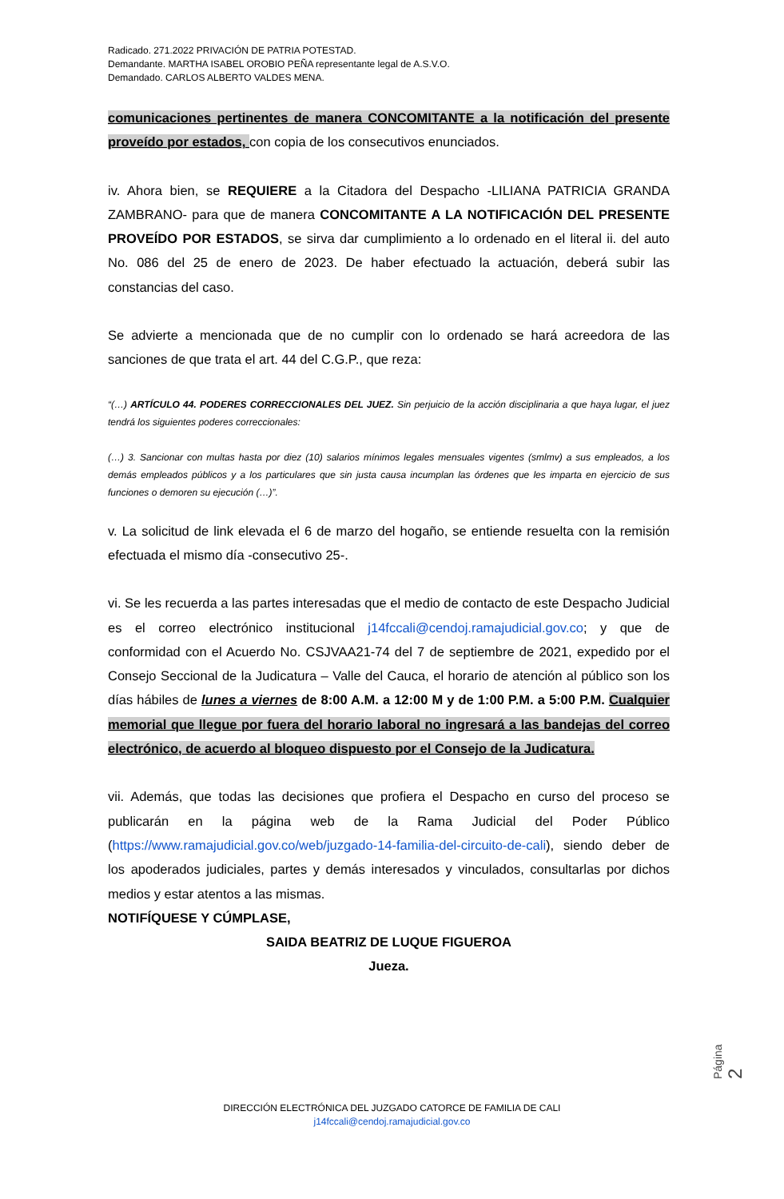Radicado. 271.2022 PRIVACIÓN DE PATRIA POTESTAD.
Demandante. MARTHA ISABEL OROBIO PEÑA representante legal de A.S.V.O.
Demandado. CARLOS ALBERTO VALDES MENA.
comunicaciones pertinentes de manera CONCOMITANTE a la notificación del presente proveído por estados, con copia de los consecutivos enunciados.
iv. Ahora bien, se REQUIERE a la Citadora del Despacho -LILIANA PATRICIA GRANDA ZAMBRANO- para que de manera CONCOMITANTE A LA NOTIFICACIÓN DEL PRESENTE PROVEÍDO POR ESTADOS, se sirva dar cumplimiento a lo ordenado en el literal ii. del auto No. 086 del 25 de enero de 2023. De haber efectuado la actuación, deberá subir las constancias del caso.
Se advierte a mencionada que de no cumplir con lo ordenado se hará acreedora de las sanciones de que trata el art. 44 del C.G.P., que reza:
“(…) ARTÍCULO 44. PODERES CORRECCIONALES DEL JUEZ. Sin perjuicio de la acción disciplinaria a que haya lugar, el juez tendrá los siguientes poderes correccionales:
(…) 3. Sancionar con multas hasta por diez (10) salarios mínimos legales mensuales vigentes (smlmv) a sus empleados, a los demás empleados públicos y a los particulares que sin justa causa incumplan las órdenes que les imparta en ejercicio de sus funciones o demoren su ejecución (…)”.
v. La solicitud de link elevada el 6 de marzo del hogaño, se entiende resuelta con la remisión efectuada el mismo día -consecutivo 25-.
vi. Se les recuerda a las partes interesadas que el medio de contacto de este Despacho Judicial es el correo electrónico institucional j14fccali@cendoj.ramajudicial.gov.co; y que de conformidad con el Acuerdo No. CSJVAA21-74 del 7 de septiembre de 2021, expedido por el Consejo Seccional de la Judicatura – Valle del Cauca, el horario de atención al público son los días hábiles de lunes a viernes de 8:00 A.M. a 12:00 M y de 1:00 P.M. a 5:00 P.M. Cualquier memorial que llegue por fuera del horario laboral no ingresará a las bandejas del correo electrónico, de acuerdo al bloqueo dispuesto por el Consejo de la Judicatura.
vii. Además, que todas las decisiones que profiera el Despacho en curso del proceso se publicarán en la página web de la Rama Judicial del Poder Público (https://www.ramajudicial.gov.co/web/juzgado-14-familia-del-circuito-de-cali), siendo deber de los apoderados judiciales, partes y demás interesados y vinculados, consultarlas por dichos medios y estar atentos a las mismas.
NOTIFÍQUESE Y CÚMPLASE,
SAIDA BEATRIZ DE LUQUE FIGUEROA
Jueza.
Página 2
DIRECCIÓN ELECTRÓNICA DEL JUZGADO CATORCE DE FAMILIA DE CALI
j14fccali@cendoj.ramajudicial.gov.co